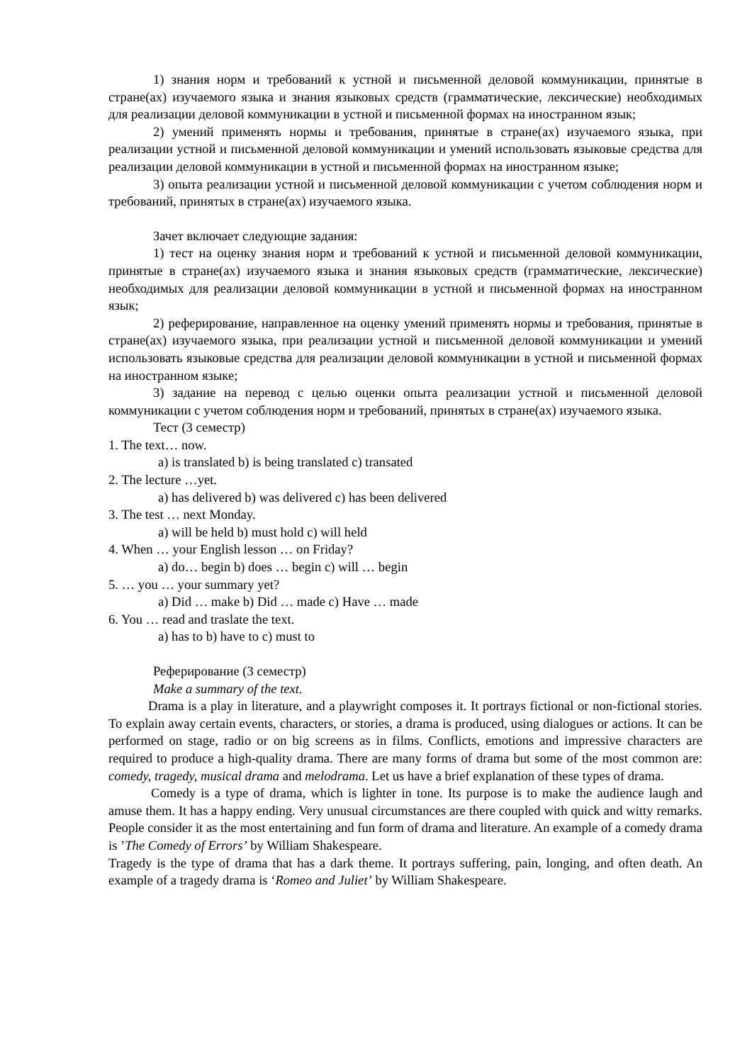1) знания норм и требований к устной и письменной деловой коммуникации, принятые в стране(ах) изучаемого языка и знания языковых средств (грамматические, лексические) необходимых для реализации деловой коммуникации в устной и письменной формах на иностранном язык;
2) умений применять нормы и требования, принятые в стране(ах) изучаемого языка, при реализации устной и письменной деловой коммуникации и умений использовать языковые средства для реализации деловой коммуникации в устной и письменной формах на иностранном языке;
3) опыта реализации устной и письменной деловой коммуникации с учетом соблюдения норм и требований, принятых в стране(ах) изучаемого языка.
Зачет включает следующие задания:
1) тест на оценку знания норм и требований к устной и письменной деловой коммуникации, принятые в стране(ах) изучаемого языка и знания языковых средств (грамматические, лексические) необходимых для реализации деловой коммуникации в устной и письменной формах на иностранном язык;
2) реферирование, направленное на оценку умений применять нормы и требования, принятые в стране(ах) изучаемого языка, при реализации устной и письменной деловой коммуникации и умений использовать языковые средства для реализации деловой коммуникации в устной и письменной формах на иностранном языке;
3) задание на перевод с целью оценки опыта реализации устной и письменной деловой коммуникации с учетом соблюдения норм и требований, принятых в стране(ах) изучаемого языка.
Тест (3 семестр)
1. The text… now.
a) is translated b) is being translated c) transated
2. The lecture …yet.
a) has delivered b) was delivered c) has been delivered
3. The test … next Monday.
a) will be held b) must hold c) will held
4. When … your English lesson … on Friday?
a) do… begin b) does … begin c) will … begin
5. … you … your summary yet?
a) Did … make b) Did … made c) Have … made
6. You … read and traslate the text.
a) has to b) have to c) must to
Реферирование (3 семестр)
Make a summary of the text.
Drama is a play in literature, and a playwright composes it. It portrays fictional or non-fictional stories. To explain away certain events, characters, or stories, a drama is produced, using dialogues or actions. It can be performed on stage, radio or on big screens as in films. Conflicts, emotions and impressive characters are required to produce a high-quality drama. There are many forms of drama but some of the most common are: comedy, tragedy, musical drama and melodrama. Let us have a brief explanation of these types of drama.
Comedy is a type of drama, which is lighter in tone. Its purpose is to make the audience laugh and amuse them. It has a happy ending. Very unusual circumstances are there coupled with quick and witty remarks. People consider it as the most entertaining and fun form of drama and literature. An example of a comedy drama is ’The Comedy of Errors’ by William Shakespeare.
Tragedy is the type of drama that has a dark theme. It portrays suffering, pain, longing, and often death. An example of a tragedy drama is ‘Romeo and Juliet’ by William Shakespeare.